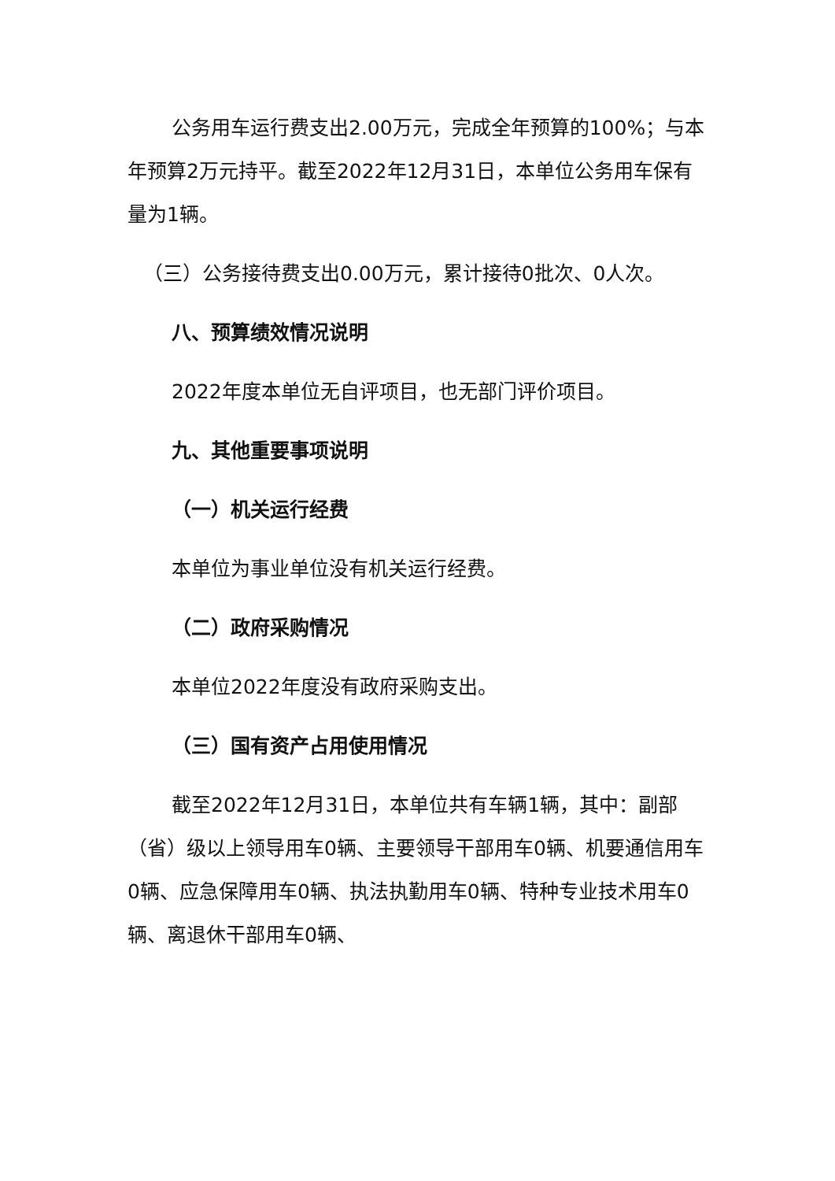公务用车运行费支出2.00万元，完成全年预算的100%；与本年预算2万元持平。截至2022年12月31日，本单位公务用车保有量为1辆。
（三）公务接待费支出0.00万元，累计接待0批次、0人次。
八、预算绩效情况说明
2022年度本单位无自评项目，也无部门评价项目。
九、其他重要事项说明
（一）机关运行经费
本单位为事业单位没有机关运行经费。
（二）政府采购情况
本单位2022年度没有政府采购支出。
（三）国有资产占用使用情况
截至2022年12月31日，本单位共有车辆1辆，其中：副部（省）级以上领导用车0辆、主要领导干部用车0辆、机要通信用车0辆、应急保障用车0辆、执法执勤用车0辆、特种专业技术用车0辆、离退休干部用车0辆、